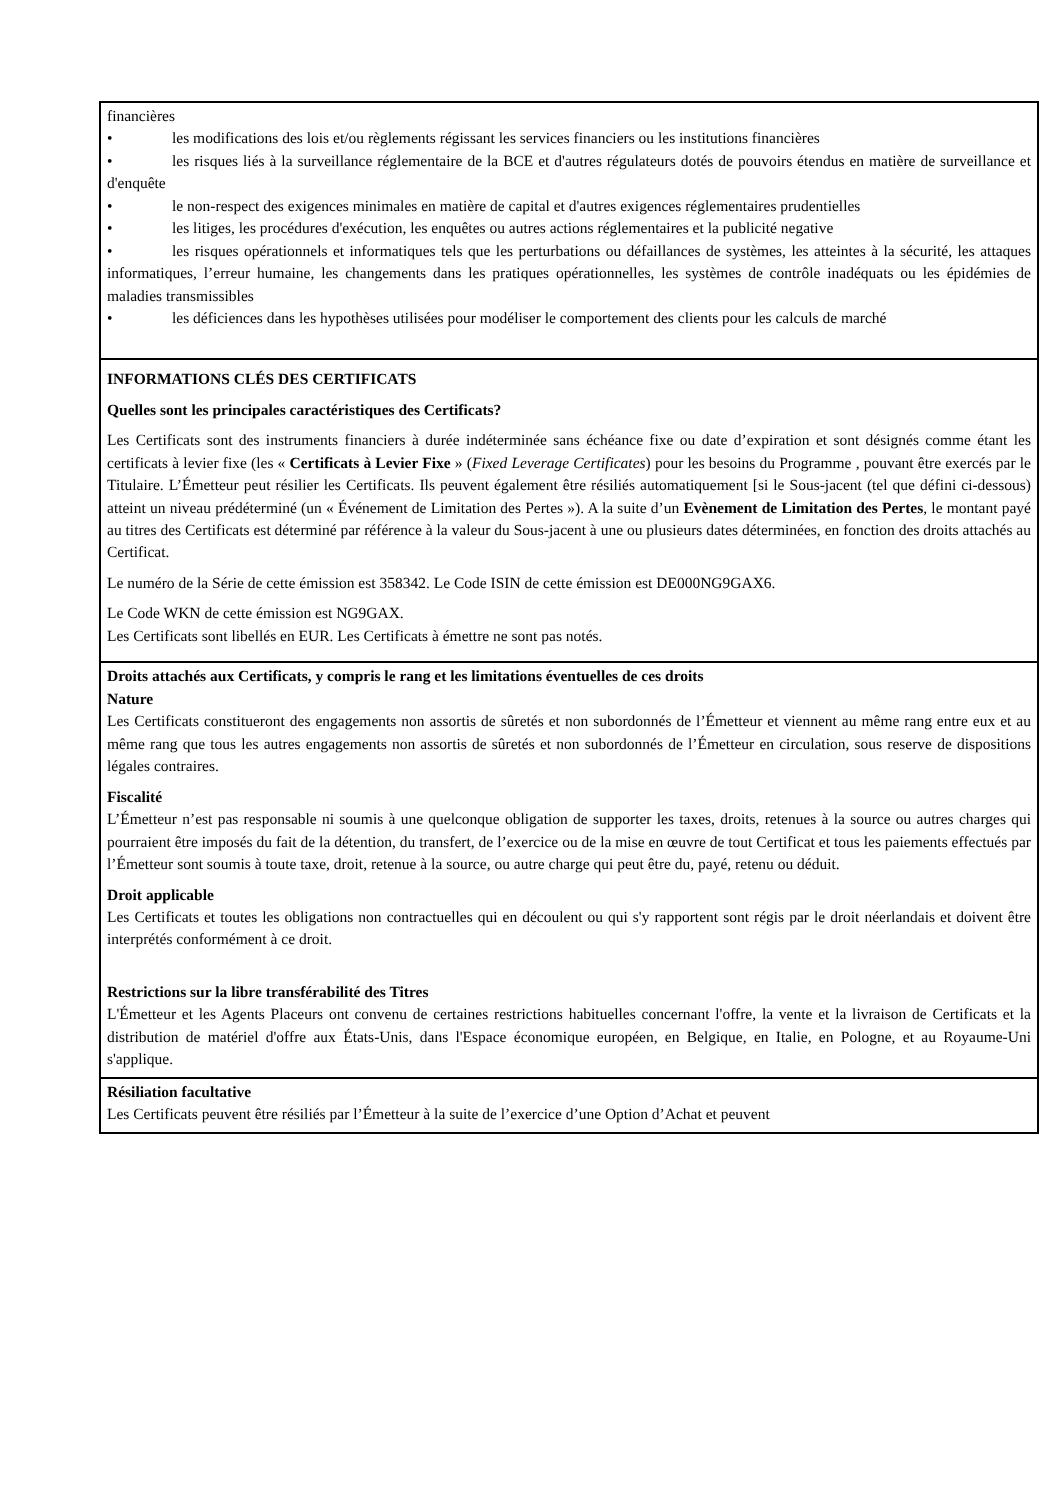| financières • les modifications des lois et/ou règlements régissant les services financiers ou les institutions financières • les risques liés à la surveillance réglementaire de la BCE et d'autres régulateurs dotés de pouvoirs étendus en matière de surveillance et d'enquête • le non-respect des exigences minimales en matière de capital et d'autres exigences réglementaires prudentielles • les litiges, les procédures d'exécution, les enquêtes ou autres actions réglementaires et la publicité negative • les risques opérationnels et informatiques tels que les perturbations ou défaillances de systèmes, les atteintes à la sécurité, les attaques informatiques, l’erreur humaine, les changements dans les pratiques opérationnelles, les systèmes de contrôle inadéquats ou les épidémies de maladies transmissibles • les déficiences dans les hypothèses utilisées pour modéliser le comportement des clients pour les calculs de marché |
| INFORMATIONS CLÉS DES CERTIFICATS Quelles sont les principales caractéristiques des Certificats? Les Certificats sont des instruments financiers à durée indéterminée sans échéance fixe ou date d’expiration et sont désignés comme étant les certificats à levier fixe (les « Certificats à Levier Fixe » ( Fixed Leverage Certificates ) pour les besoins du Programme , pouvant être exercés par le Titulaire. L’Émetteur peut résilier les Certificats. Ils peuvent également être résiliés automatiquement [si le Sous-jacent (tel que défini ci-dessous) atteint un niveau prédéterminé (un « Événement de Limitation des Pertes »). A la suite d’un Evènement de Limitation des Pertes , le montant payé au titres des Certificats est déterminé par référence à la valeur du Sous-jacent à une ou plusieurs dates déterminées, en fonction des droits attachés au Certificat. Le numéro de la Série de cette émission est 358342. Le Code ISIN de cette émission est DE000NG9GAX6. Le Code WKN de cette émission est NG9GAX. Les Certificats sont libellés en EUR. Les Certificats à émettre ne sont pas notés. |
| Droits attachés aux Certificats, y compris le rang et les limitations éventuelles de ces droits Nature Les Certificats constitueront des engagements non assortis de sûretés et non subordonnés de l’Émetteur et viennent au même rang entre eux et au même rang que tous les autres engagements non assortis de sûretés et non subordonnés de l’Émetteur en circulation, sous reserve de dispositions légales contraires. Fiscalité L’Émetteur n’est pas responsable ni soumis à une quelconque obligation de supporter les taxes, droits, retenues à la source ou autres charges qui pourraient être imposés du fait de la détention, du transfert, de l’exercice ou de la mise en œuvre de tout Certificat et tous les paiements effectués par l’Émetteur sont soumis à toute taxe, droit, retenue à la source, ou autre charge qui peut être du, payé, retenu ou déduit. Droit applicable Les Certificats et toutes les obligations non contractuelles qui en découlent ou qui s'y rapportent sont régis par le droit néerlandais et doivent être interprétés conformément à ce droit. Restrictions sur la libre transférabilité des Titres L'Émetteur et les Agents Placeurs ont convenu de certaines restrictions habituelles concernant l'offre, la vente et la livraison de Certificats et la distribution de matériel d'offre aux États-Unis, dans l'Espace économique européen, en Belgique, en Italie, en Pologne, et au Royaume-Uni s'applique. |
| Résiliation facultative Les Certificats peuvent être résiliés par l’Émetteur à la suite de l’exercice d’une Option d’Achat et peuvent |